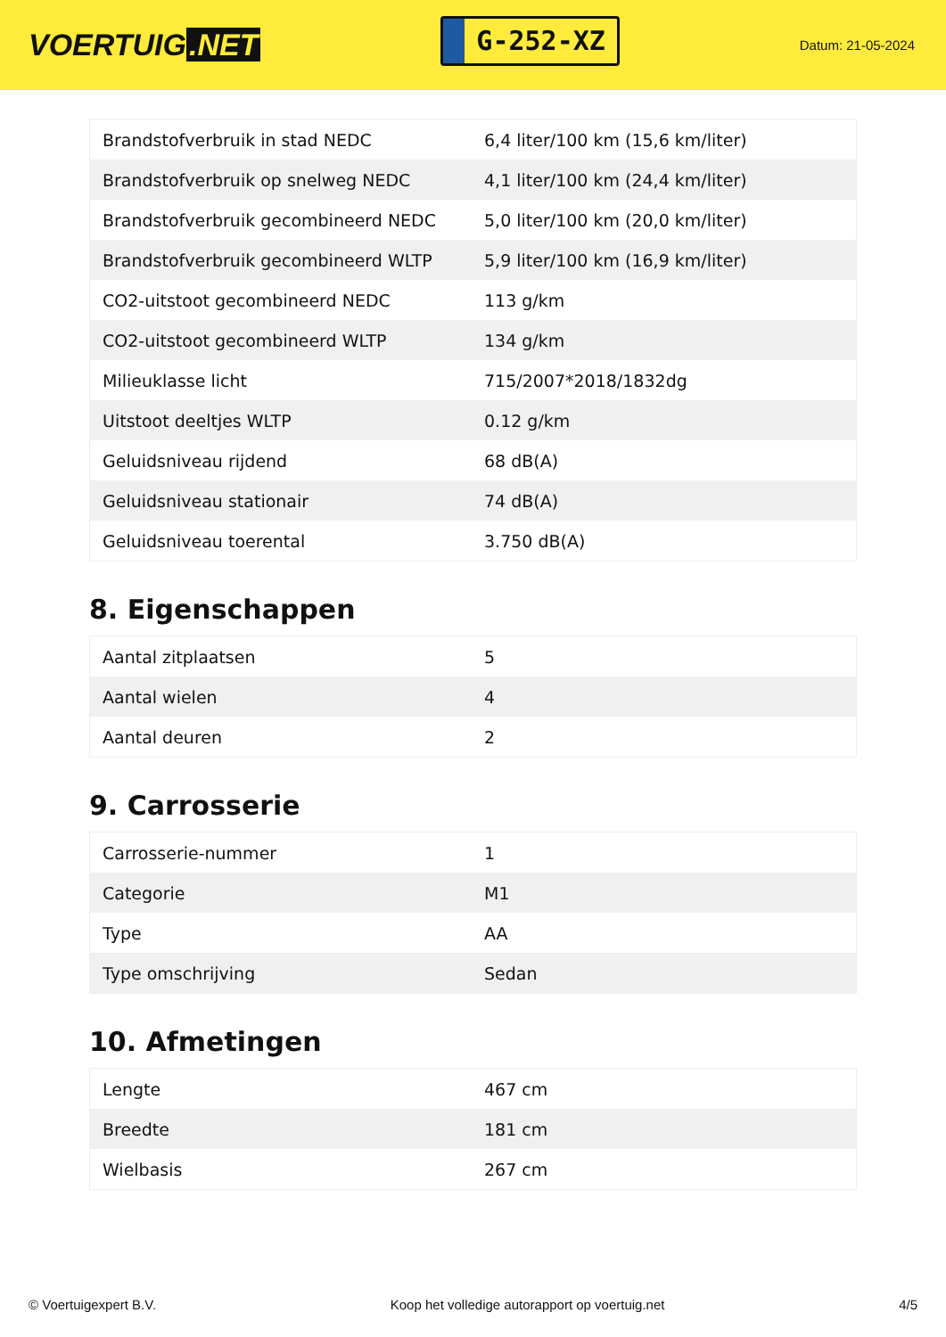VOERTUIG.NET
G-252-XZ
Datum: 21-05-2024
| Brandstofverbruik in stad NEDC | 6,4 liter/100 km (15,6 km/liter) |
| Brandstofverbruik op snelweg NEDC | 4,1 liter/100 km (24,4 km/liter) |
| Brandstofverbruik gecombineerd NEDC | 5,0 liter/100 km (20,0 km/liter) |
| Brandstofverbruik gecombineerd WLTP | 5,9 liter/100 km (16,9 km/liter) |
| CO2-uitstoot gecombineerd NEDC | 113 g/km |
| CO2-uitstoot gecombineerd WLTP | 134 g/km |
| Milieuklasse licht | 715/2007*2018/1832dg |
| Uitstoot deeltjes WLTP | 0.12 g/km |
| Geluidsniveau rijdend | 68 dB(A) |
| Geluidsniveau stationair | 74 dB(A) |
| Geluidsniveau toerental | 3.750 dB(A) |
8. Eigenschappen
| Aantal zitplaatsen | 5 |
| Aantal wielen | 4 |
| Aantal deuren | 2 |
9. Carrosserie
| Carrosserie-nummer | 1 |
| Categorie | M1 |
| Type | AA |
| Type omschrijving | Sedan |
10. Afmetingen
| Lengte | 467 cm |
| Breedte | 181 cm |
| Wielbasis | 267 cm |
© Voertuigexpert B.V. Koop het volledige autorapport op voertuig.net 4/5